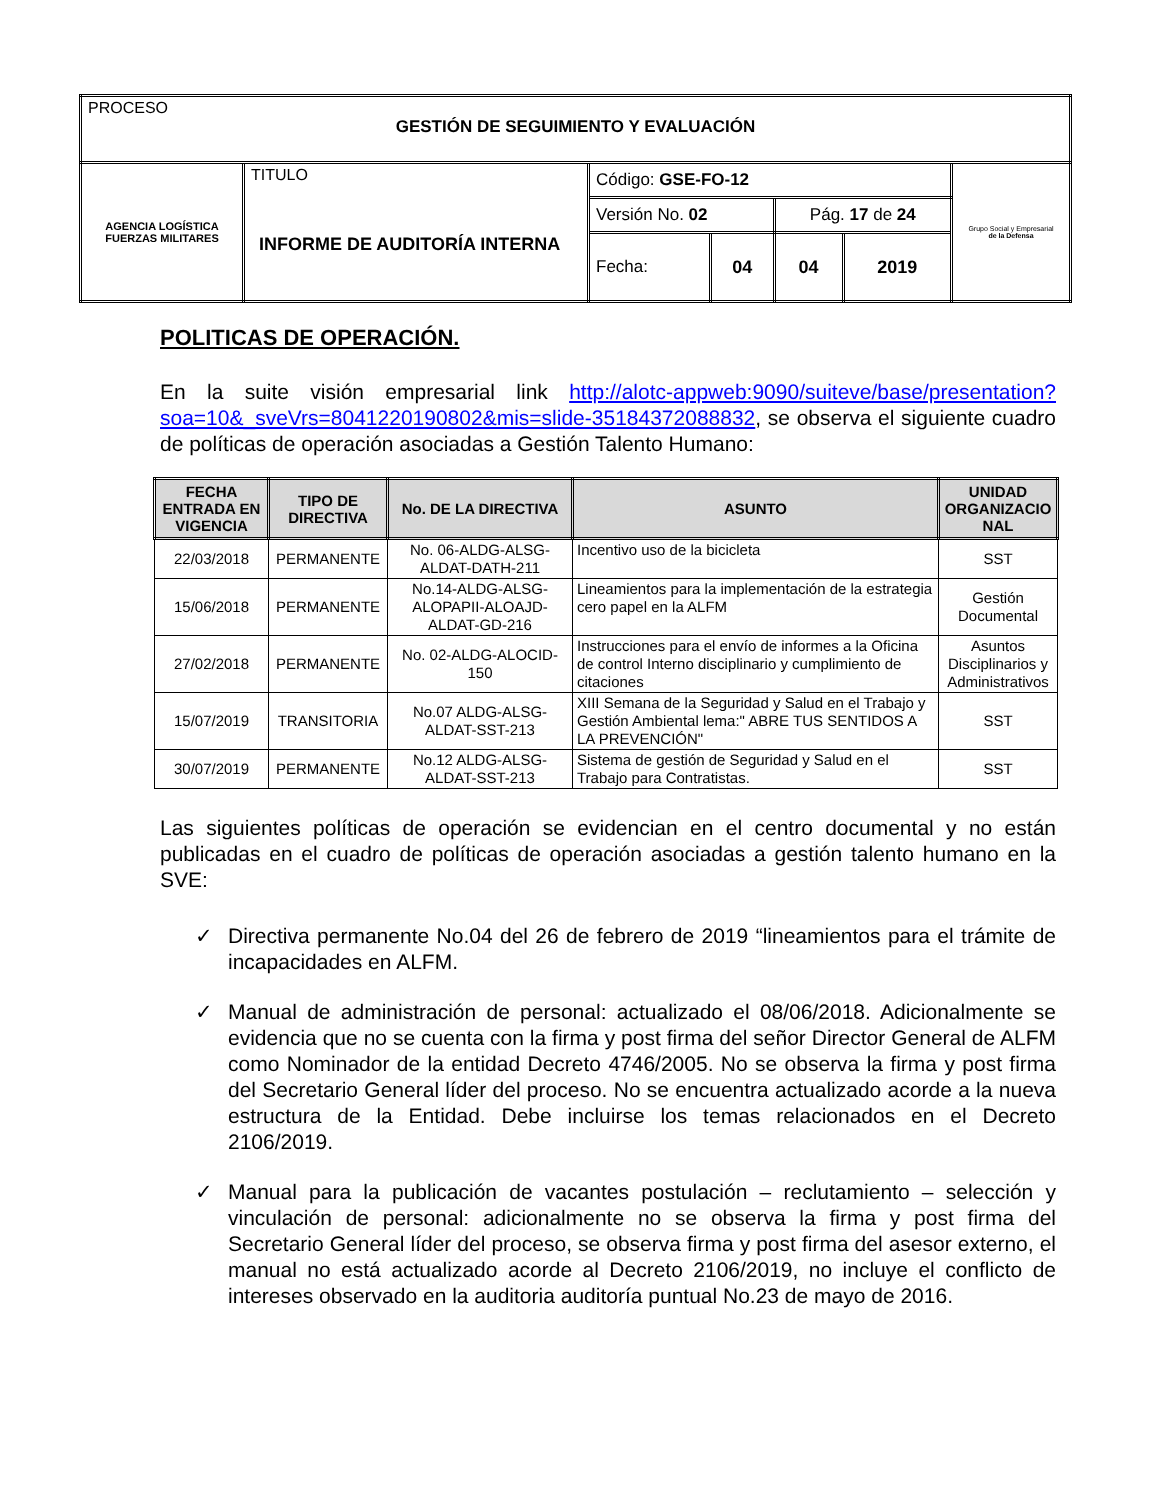| PROCESO GESTIÓN DE SEGUIMIENTO Y EVALUACIÓN | | | | | | |
| AGENCIA LOGÍSTICA FUERZAS MILITARES | TITULO INFORME DE AUDITORÍA INTERNA | Código: GSE-FO-12 | | | | Grupo Social y Empresarial de la Defensa |
| | | Versión No. 02 | | Pág. 17 de 24 | | |
| | | Fecha: | 04 | 04 | 2019 | |
POLITICAS DE OPERACIÓN.
En la suite visión empresarial link http://alotc-appweb:9090/suiteve/base/presentation?soa=10&_sveVrs=8041220190802&mis=slide-35184372088832, se observa el siguiente cuadro de políticas de operación asociadas a Gestión Talento Humano:
| FECHA ENTRADA EN VIGENCIA | TIPO DE DIRECTIVA | No. DE LA DIRECTIVA | ASUNTO | UNIDAD ORGANIZACIO NAL |
| --- | --- | --- | --- | --- |
| 22/03/2018 | PERMANENTE | No. 06-ALDG-ALSG-ALDAT-DATH-211 | Incentivo uso de la bicicleta | SST |
| 15/06/2018 | PERMANENTE | No.14-ALDG-ALSG-ALOPAPII-ALOAJD-ALDAT-GD-216 | Lineamientos para la implementación de la estrategia cero papel en la ALFM | Gestión Documental |
| 27/02/2018 | PERMANENTE | No. 02-ALDG-ALOCID-150 | Instrucciones para el envío de informes a la Oficina de control Interno disciplinario y cumplimiento de citaciones | Asuntos Disciplinarios y Administrativos |
| 15/07/2019 | TRANSITORIA | No.07 ALDG-ALSG-ALDAT-SST-213 | XIII Semana de la Seguridad y Salud en el Trabajo y Gestión Ambiental lema:" ABRE TUS SENTIDOS A LA PREVENCIÓN" | SST |
| 30/07/2019 | PERMANENTE | No.12 ALDG-ALSG-ALDAT-SST-213 | Sistema de gestión de Seguridad y Salud en el Trabajo para Contratistas. | SST |
Las siguientes políticas de operación se evidencian en el centro documental y no están publicadas en el cuadro de políticas de operación asociadas a gestión talento humano en la SVE:
✓ Directiva permanente No.04 del 26 de febrero de 2019 “lineamientos para el trámite de incapacidades en ALFM.
✓ Manual de administración de personal: actualizado el 08/06/2018. Adicionalmente se evidencia que no se cuenta con la firma y post firma del señor Director General de ALFM como Nominador de la entidad Decreto 4746/2005. No se observa la firma y post firma del Secretario General líder del proceso. No se encuentra actualizado acorde a la nueva estructura de la Entidad. Debe incluirse los temas relacionados en el Decreto 2106/2019.
✓ Manual para la publicación de vacantes postulación – reclutamiento – selección y vinculación de personal: adicionalmente no se observa la firma y post firma del Secretario General líder del proceso, se observa firma y post firma del asesor externo, el manual no está actualizado acorde al Decreto 2106/2019, no incluye el conflicto de intereses observado en la auditoria auditoría puntual No.23 de mayo de 2016.